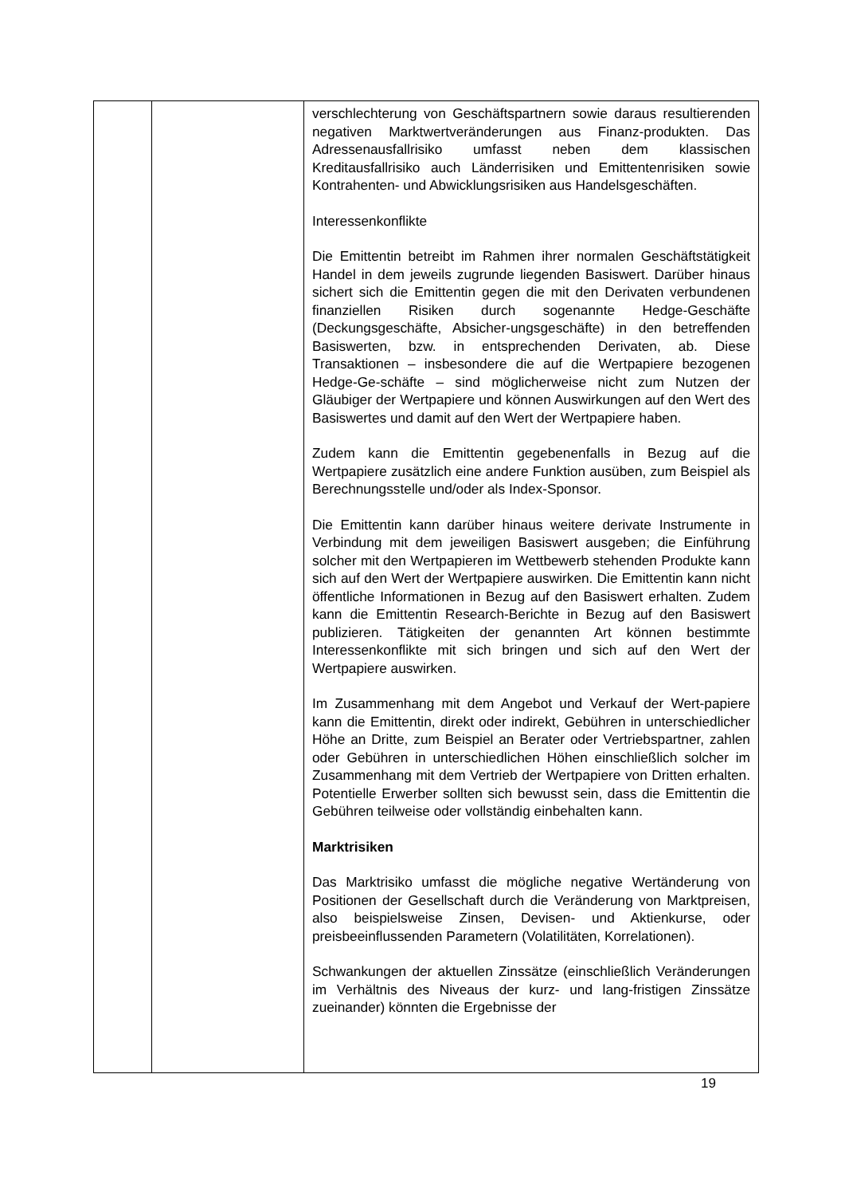| | | verschlechterung von Geschäftspartnern sowie daraus resultierenden negativen Marktwertveränderungen aus Finanz-produkten. Das Adressenausfallrisiko umfasst neben dem klassischen Kreditausfallrisiko auch Länderrisiken und Emittentenrisiken sowie Kontrahenten- und Abwicklungsrisiken aus Handelsgeschäften. Interessenkonflikte Die Emittentin betreibt im Rahmen ihrer normalen Geschäftstätigkeit Handel in dem jeweils zugrunde liegenden Basiswert. Darüber hinaus sichert sich die Emittentin gegen die mit den Derivaten verbundenen finanziellen Risiken durch sogenannte Hedge-Geschäfte (Deckungsgeschäfte, Absicher-ungsgeschäfte) in den betreffenden Basiswerten, bzw. in entsprechenden Derivaten, ab. Diese Transaktionen – insbesondere die auf die Wertpapiere bezogenen Hedge-Ge-schäfte – sind möglicherweise nicht zum Nutzen der Gläubiger der Wertpapiere und können Auswirkungen auf den Wert des Basiswertes und damit auf den Wert der Wertpapiere haben. Zudem kann die Emittentin gegebenenfalls in Bezug auf die Wertpapiere zusätzlich eine andere Funktion ausüben, zum Beispiel als Berechnungsstelle und/oder als Index-Sponsor. Die Emittentin kann darüber hinaus weitere derivate Instrumente in Verbindung mit dem jeweiligen Basiswert ausgeben; die Einführung solcher mit den Wertpapieren im Wettbewerb stehenden Produkte kann sich auf den Wert der Wertpapiere auswirken. Die Emittentin kann nicht öffentliche Informationen in Bezug auf den Basiswert erhalten. Zudem kann die Emittentin Research-Berichte in Bezug auf den Basiswert publizieren. Tätigkeiten der genannten Art können bestimmte Interessenkonflikte mit sich bringen und sich auf den Wert der Wertpapiere auswirken. Im Zusammenhang mit dem Angebot und Verkauf der Wert-papiere kann die Emittentin, direkt oder indirekt, Gebühren in unterschiedlicher Höhe an Dritte, zum Beispiel an Berater oder Vertriebspartner, zahlen oder Gebühren in unterschiedlichen Höhen einschließlich solcher im Zusammenhang mit dem Vertrieb der Wertpapiere von Dritten erhalten. Potentielle Erwerber sollten sich bewusst sein, dass die Emittentin die Gebühren teilweise oder vollständig einbehalten kann. Marktrisiken Das Marktrisiko umfasst die mögliche negative Wertänderung von Positionen der Gesellschaft durch die Veränderung von Marktpreisen, also beispielsweise Zinsen, Devisen- und Aktienkurse, oder preisbeeinflussenden Parametern (Volatilitäten, Korrelationen). Schwankungen der aktuellen Zinssätze (einschließlich Veränderungen im Verhältnis des Niveaus der kurz- und lang-fristigen Zinssätze zueinander) könnten die Ergebnisse der |
19